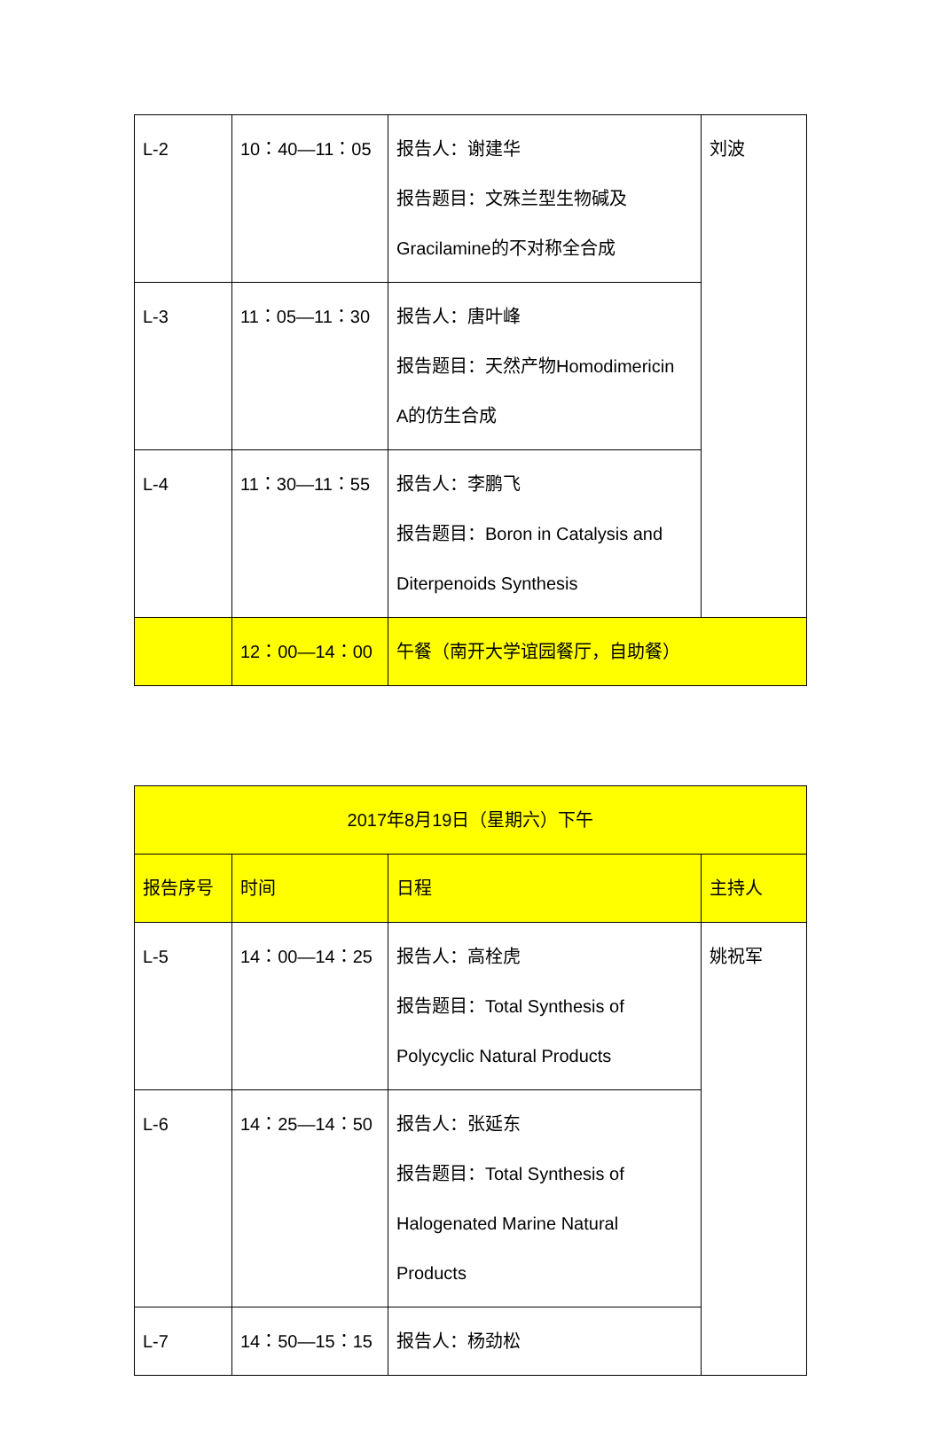| L-2 | 10：40—11：05 | 报告人：谢建华 报告题目：文殊兰型生物碱及 Gracilamine的不对称全合成 | 刘波 |
| L-3 | 11：05—11：30 | 报告人：唐叶峰 报告题目：天然产物Homodimericin A的仿生合成 | |
| L-4 | 11：30—11：55 | 报告人：李鹏飞 报告题目：Boron in Catalysis and Diterpenoids Synthesis | |
| | 12：00—14：00 | 午餐（南开大学谊园餐厅，自助餐） | |
| 2017年8月19日（星期六）下午 | | | |
| 报告序号 | 时间 | 日程 | 主持人 |
| L-5 | 14：00—14：25 | 报告人：高栓虎 报告题目：Total Synthesis of Polycyclic Natural Products | 姚祝军 |
| L-6 | 14：25—14：50 | 报告人：张延东 报告题目：Total Synthesis of Halogenated Marine Natural Products | |
| L-7 | 14：50—15：15 | 报告人：杨劲松 | |